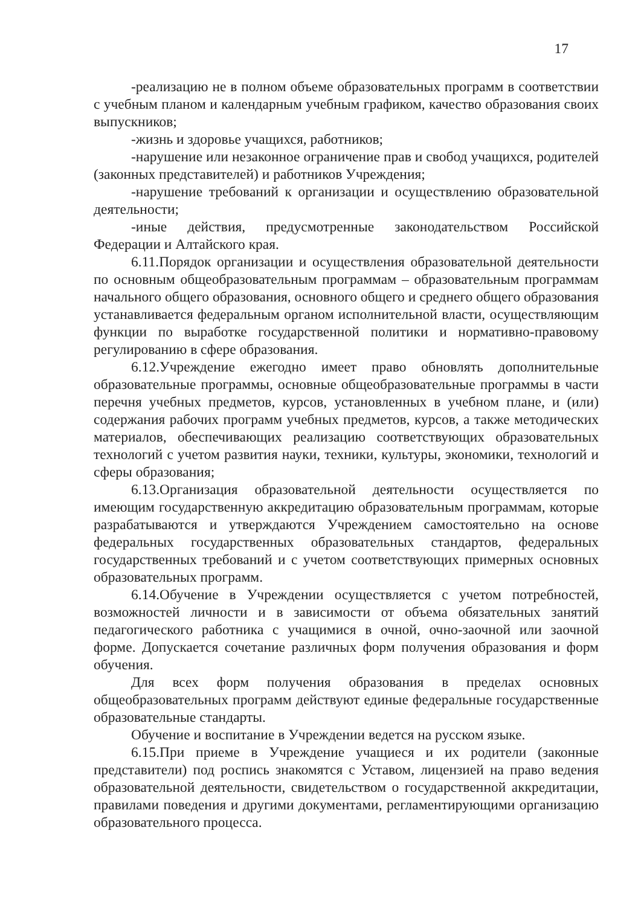17
-реализацию не в полном объеме образовательных программ в соответствии с учебным планом и календарным учебным графиком, качество образования своих выпускников;
-жизнь и здоровье учащихся, работников;
-нарушение или незаконное ограничение прав и свобод учащихся, родителей (законных представителей) и работников Учреждения;
-нарушение требований к организации и осуществлению образовательной деятельности;
-иные действия, предусмотренные законодательством Российской Федерации и Алтайского края.
6.11.Порядок организации и осуществления образовательной деятельности по основным общеобразовательным программам – образовательным программам начального общего образования, основного общего и среднего общего образования устанавливается федеральным органом исполнительной власти, осуществляющим функции по выработке государственной политики и нормативно-правовому регулированию в сфере образования.
6.12.Учреждение ежегодно имеет право обновлять дополнительные образовательные программы, основные общеобразовательные программы в части перечня учебных предметов, курсов, установленных в учебном плане, и (или) содержания рабочих программ учебных предметов, курсов, а также методических материалов, обеспечивающих реализацию соответствующих образовательных технологий с учетом развития науки, техники, культуры, экономики, технологий и сферы образования;
6.13.Организация образовательной деятельности осуществляется по имеющим государственную аккредитацию образовательным программам, которые разрабатываются и утверждаются Учреждением самостоятельно на основе федеральных государственных образовательных стандартов, федеральных государственных требований и с учетом соответствующих примерных основных образовательных программ.
6.14.Обучение в Учреждении осуществляется с учетом потребностей, возможностей личности и в зависимости от объема обязательных занятий педагогического работника с учащимися в очной, очно-заочной или заочной форме. Допускается сочетание различных форм получения образования и форм обучения.
Для всех форм получения образования в пределах основных общеобразовательных программ действуют единые федеральные государственные образовательные стандарты.
Обучение и воспитание в Учреждении ведется на русском языке.
6.15.При приеме в Учреждение учащиеся и их родители (законные представители) под роспись знакомятся с Уставом, лицензией на право ведения образовательной деятельности, свидетельством о государственной аккредитации, правилами поведения и другими документами, регламентирующими организацию образовательного процесса.